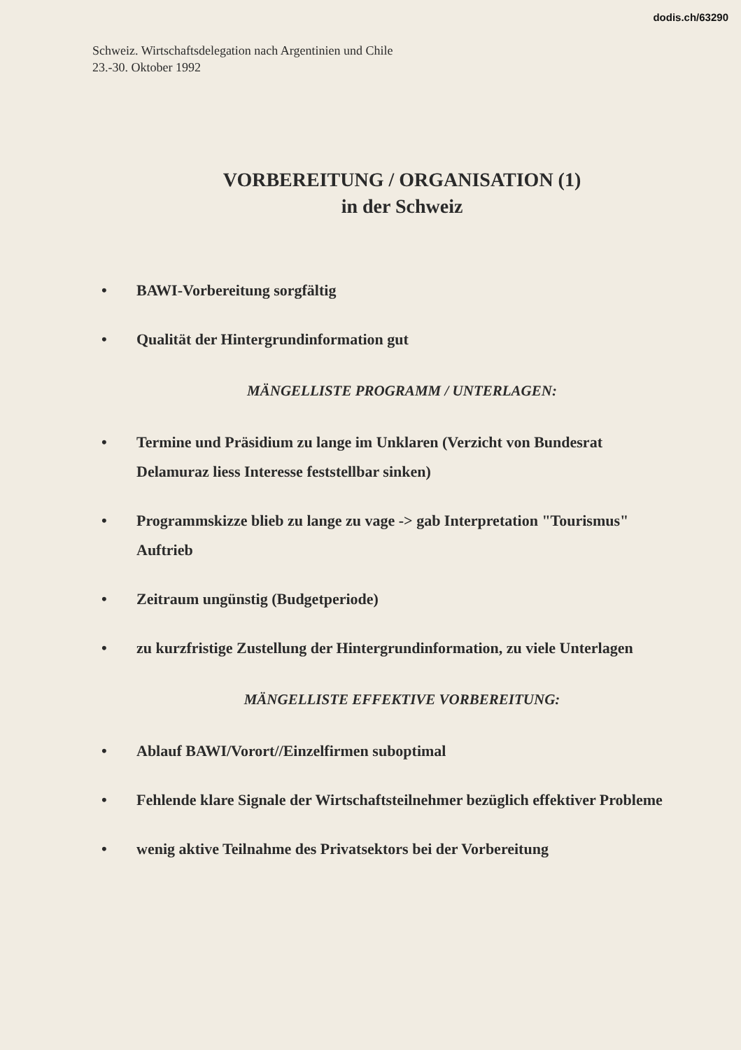dodis.ch/63290
Schweiz. Wirtschaftsdelegation nach Argentinien und Chile
23.-30. Oktober 1992
VORBEREITUNG / ORGANISATION (1)
in der Schweiz
• BAWI-Vorbereitung sorgfältig
• Qualität der Hintergrundinformation gut
MÄNGELLISTE PROGRAMM / UNTERLAGEN:
• Termine und Präsidium zu lange im Unklaren (Verzicht von Bundesrat Delamuraz liess Interesse feststellbar sinken)
• Programmskizze blieb zu lange zu vage -> gab Interpretation "Tourismus" Auftrieb
• Zeitraum ungünstig (Budgetperiode)
• zu kurzfristige Zustellung der Hintergrundinformation, zu viele Unterlagen
MÄNGELLISTE EFFEKTIVE VORBEREITUNG:
• Ablauf BAWI/Vorort//Einzelfirmen suboptimal
• Fehlende klare Signale der Wirtschaftsteilnehmer bezüglich effektiver Probleme
• wenig aktive Teilnahme des Privatsektors bei der Vorbereitung